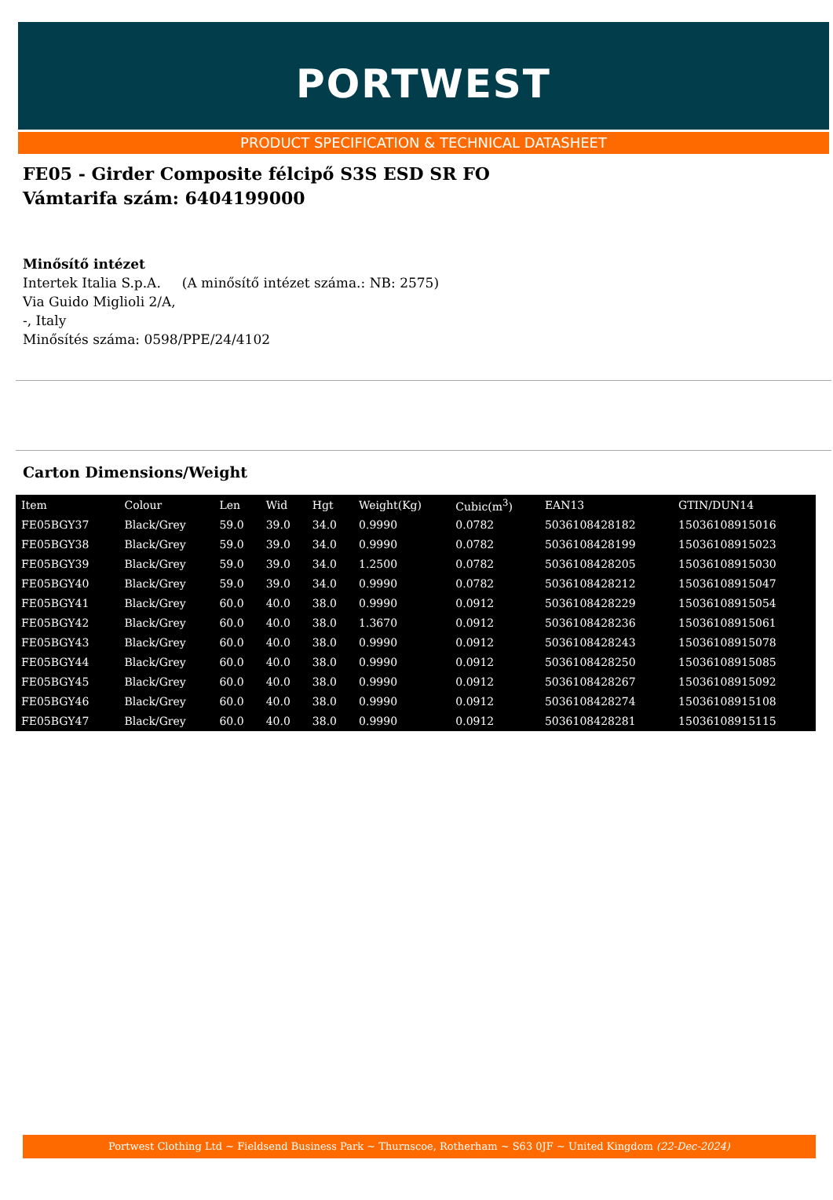PORTWEST
PRODUCT SPECIFICATION & TECHNICAL DATASHEET
FE05 - Girder Composite félcipő S3S ESD SR FO
Vámtarifa szám: 6404199000
Minősítő intézet
Intertek Italia S.p.A. (A minősítő intézet száma.: NB: 2575)
Via Guido Miglioli 2/A,
-, Italy
Minősítés száma: 0598/PPE/24/4102
Carton Dimensions/Weight
| Item | Colour | Len | Wid | Hgt | Weight(Kg) | Cubic(m<sup>3</sup>) | EAN13 | GTIN/DUN14 |
| --- | --- | --- | --- | --- | --- | --- | --- | --- |
| FE05BGY37 | Black/Grey | 59.0 | 39.0 | 34.0 | 0.9990 | 0.0782 | 5036108428182 | 15036108915016 |
| FE05BGY38 | Black/Grey | 59.0 | 39.0 | 34.0 | 0.9990 | 0.0782 | 5036108428199 | 15036108915023 |
| FE05BGY39 | Black/Grey | 59.0 | 39.0 | 34.0 | 1.2500 | 0.0782 | 5036108428205 | 15036108915030 |
| FE05BGY40 | Black/Grey | 59.0 | 39.0 | 34.0 | 0.9990 | 0.0782 | 5036108428212 | 15036108915047 |
| FE05BGY41 | Black/Grey | 60.0 | 40.0 | 38.0 | 0.9990 | 0.0912 | 5036108428229 | 15036108915054 |
| FE05BGY42 | Black/Grey | 60.0 | 40.0 | 38.0 | 1.3670 | 0.0912 | 5036108428236 | 15036108915061 |
| FE05BGY43 | Black/Grey | 60.0 | 40.0 | 38.0 | 0.9990 | 0.0912 | 5036108428243 | 15036108915078 |
| FE05BGY44 | Black/Grey | 60.0 | 40.0 | 38.0 | 0.9990 | 0.0912 | 5036108428250 | 15036108915085 |
| FE05BGY45 | Black/Grey | 60.0 | 40.0 | 38.0 | 0.9990 | 0.0912 | 5036108428267 | 15036108915092 |
| FE05BGY46 | Black/Grey | 60.0 | 40.0 | 38.0 | 0.9990 | 0.0912 | 5036108428274 | 15036108915108 |
| FE05BGY47 | Black/Grey | 60.0 | 40.0 | 38.0 | 0.9990 | 0.0912 | 5036108428281 | 15036108915115 |
Portwest Clothing Ltd ~ Fieldsend Business Park ~ Thurnscoe, Rotherham ~ S63 0JF ~ United Kingdom (22-Dec-2024)